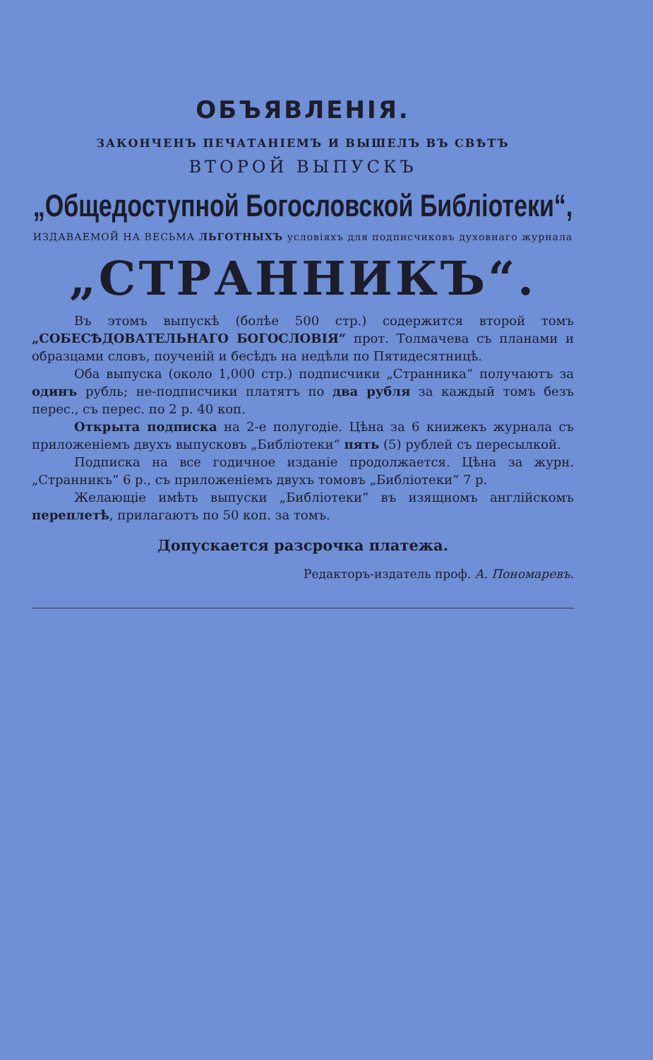ОБЪЯВЛЕНІЯ.
ЗАКОНЧЕНЪ ПЕЧАТАНІЕМЪ И ВЫШЕЛЪ ВЪ СВѢТЪ
ВТОРОЙ ВЫПУСКЪ
„Общедоступной Богословской Библіотеки“,
ИЗДАВАЕМОЙ НА ВЕСЬМА ЛЬГОТНЫХЪ условіяхъ для подписчиковъ духовнаго журнала
„СТРАННИКЪ“.
Въ этомъ выпускѣ (болѣе 500 стр.) содержится второй томъ „СОБЕСѢДОВАТЕЛЬНАГО БОГОСЛОВІЯ“ прот. Толмачева съ планами и образцами словъ, поученій и бесѣдъ на недѣли по Пятидесятницѣ.
Оба выпуска (около 1,000 стр.) подписчики „Странника“ получаютъ за одинъ рубль; не-подписчики платятъ по два рубля за каждый томъ безъ перес., съ перес. по 2 р. 40 коп.
Открыта подписка на 2-е полугодіе. Цѣна за 6 книжекъ журнала съ приложеніемъ двухъ выпусковъ „Библіотеки“ пять (5) рублей съ пересылкой.
Подписка на все годичное изданіе продолжается. Цѣна за журн. „Странникъ“ 6 р., съ приложеніемъ двухъ томовъ „Библіотеки“ 7 р.
Желающіе имѣть выпуски „Библіотеки“ въ изящномъ англійскомъ переплетѣ, прилагаютъ по 50 коп. за томъ.
Допускается разсрочка платежа.
Редакторъ-издатель проф. А. Пономаревъ.